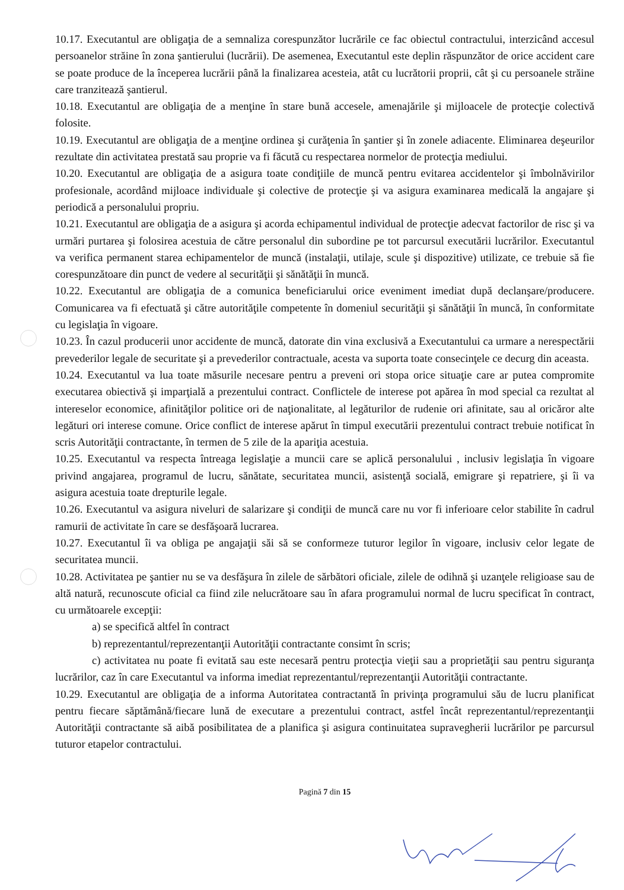10.17. Executantul are obligaţia de a semnaliza corespunzător lucrările ce fac obiectul contractului, interzicând accesul persoanelor străine în zona şantierului (lucrării). De asemenea, Executantul este deplin răspunzător de orice accident care se poate produce de la începerea lucrării până la finalizarea acesteia, atât cu lucrătorii proprii, cât şi cu persoanele străine care tranzitează şantierul.
10.18. Executantul are obligaţia de a menţine în stare bună accesele, amenajările şi mijloacele de protecţie colectivă folosite.
10.19. Executantul are obligaţia de a menţine ordinea şi curăţenia în şantier şi în zonele adiacente. Eliminarea deşeurilor rezultate din activitatea prestată sau proprie va fi făcută cu respectarea normelor de protecţia mediului.
10.20. Executantul are obligaţia de a asigura toate condiţiile de muncă pentru evitarea accidentelor şi îmbolnăvirilor profesionale, acordând mijloace individuale şi colective de protecţie şi va asigura examinarea medicală la angajare şi periodică a personalului propriu.
10.21. Executantul are obligaţia de a asigura şi acorda echipamentul individual de protecţie adecvat factorilor de risc şi va urmări purtarea şi folosirea acestuia de către personalul din subordine pe tot parcursul executării lucrărilor. Executantul va verifica permanent starea echipamentelor de muncă (instalaţii, utilaje, scule şi dispozitive) utilizate, ce trebuie să fie corespunzătoare din punct de vedere al securităţii şi sănătăţii în muncă.
10.22. Executantul are obligaţia de a comunica beneficiarului orice eveniment imediat după declanşare/producere. Comunicarea va fi efectuată şi către autorităţile competente în domeniul securităţii şi sănătăţii în muncă, în conformitate cu legislaţia în vigoare.
10.23. În cazul producerii unor accidente de muncă, datorate din vina exclusivă a Executantului ca urmare a nerespectării prevederilor legale de securitate şi a prevederilor contractuale, acesta va suporta toate consecinţele ce decurg din aceasta.
10.24. Executantul va lua toate măsurile necesare pentru a preveni ori stopa orice situaţie care ar putea compromite executarea obiectivă şi imparţială a prezentului contract. Conflictele de interese pot apărea în mod special ca rezultat al intereselor economice, afinităţilor politice ori de naţionalitate, al legăturilor de rudenie ori afinitate, sau al oricăror alte legături ori interese comune. Orice conflict de interese apărut în timpul executării prezentului contract trebuie notificat în scris Autorităţii contractante, în termen de 5 zile de la apariţia acestuia.
10.25. Executantul va respecta întreaga legislaţie a muncii care se aplică personalului , inclusiv legislaţia în vigoare privind angajarea, programul de lucru, sănătate, securitatea muncii, asistenţă socială, emigrare şi repatriere, şi îi va asigura acestuia toate drepturile legale.
10.26. Executantul va asigura niveluri de salarizare şi condiţii de muncă care nu vor fi inferioare celor stabilite în cadrul ramurii de activitate în care se desfăşoară lucrarea.
10.27. Executantul îi va obliga pe angajaţii săi să se conformeze tuturor legilor în vigoare, inclusiv celor legate de securitatea muncii.
10.28. Activitatea pe şantier nu se va desfăşura în zilele de sărbători oficiale, zilele de odihnă şi uzanţele religioase sau de altă natură, recunoscute oficial ca fiind zile nelucrătoare sau în afara programului normal de lucru specificat în contract, cu următoarele excepţii:
a) se specifică altfel în contract
b) reprezentantul/reprezentanţii Autorităţii contractante consimt în scris;
c) activitatea nu poate fi evitată sau este necesară pentru protecţia vieţii sau a proprietăţii sau pentru siguranţa lucrărilor, caz în care Executantul va informa imediat reprezentantul/reprezentanţii Autorităţii contractante.
10.29. Executantul are obligaţia de a informa Autoritatea contractantă în privinţa programului său de lucru planificat pentru fiecare săptămână/fiecare lună de executare a prezentului contract, astfel încât reprezentantul/reprezentanţii Autorităţii contractante să aibă posibilitatea de a planifica şi asigura continuitatea supravegherii lucrărilor pe parcursul tuturor etapelor contractului.
Pagină 7 din 15